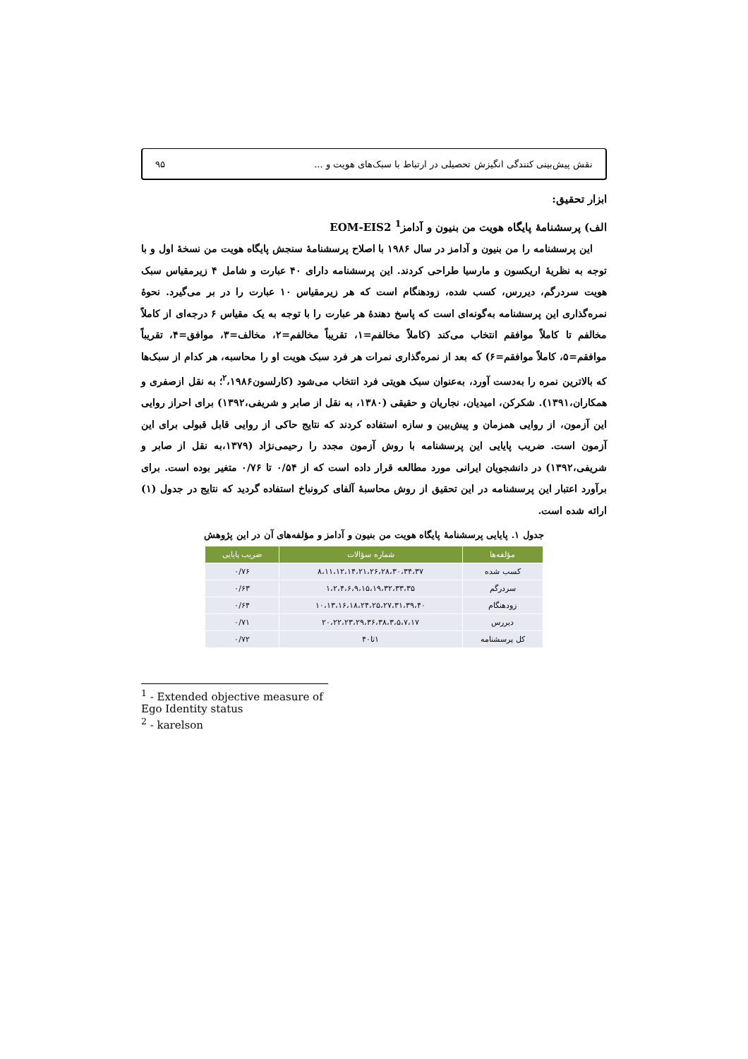نقش پیش‌بینی کنندگی انگیزش تحصیلی در ارتباط با سبک‌های هویت و ... ۹۵
ابزار تحقیق:
الف) پرسشنامهٔ پایگاه هویت من بنیون و آدامز<sup>1</sup> EOM-EIS2
این پرسشنامه را من بنیون و آدامز در سال ۱۹۸۶ با اصلاح پرسشنامهٔ سنجش پایگاه هویت من نسخهٔ اول و با توجه به نظریهٔ اریکسون و مارسیا طراحی کردند. این پرسشنامه دارای ۴۰ عبارت و شامل ۴ زیرمقیاس سبک هویت سردرگم، دیررس، کسب شده، زودهنگام است که هر زیرمقیاس ۱۰ عبارت را در بر می‌گیرد. نحوهٔ نمره‌گذاری این پرسشنامه به‌گونه‌ای است که پاسخ دهندهٔ هر عبارت را با توجه به یک مقیاس ۶ درجه‌ای از کاملاً مخالفم تا کاملاً موافقم انتخاب می‌کند (کاملاً مخالفم=۱، تقریباً مخالفم=۲، مخالف=۳، موافق=۴، تقریباً موافقم=۵، کاملاً موافقم=۶) که بعد از نمره‌گذاری نمرات هر فرد سبک هویت او را محاسبه، هر کدام از سبک‌ها که بالاترین نمره را به‌دست آورد، به‌عنوان سبک هویتی فرد انتخاب می‌شود (کارلسون<sup>۲</sup>،۱۹۸۶؛ به نقل ازصفری و همکاران،۱۳۹۱). شکرکن، امیدیان، نجاریان و حقیقی (۱۳۸۰، به نقل از صابر و شریفی،۱۳۹۲) برای احراز روایی این آزمون، از روایی همزمان و پیش‌بین و سازه استفاده کردند که نتایج حاکی از روایی قابل قبولی برای این آزمون است. ضریب پایایی این پرسشنامه با روش آزمون مجدد را رحیمی‌نژاد (۱۳۷۹،به نقل از صابر و شریفی،۱۳۹۲) در دانشجویان ایرانی مورد مطالعه قرار داده است که از ۰/۵۴ تا ۰/۷۶ متغیر بوده است. برای برآورد اعتبار این پرسشنامه در این تحقیق از روش محاسبهٔ آلفای کرونباخ استفاده گردید که نتایج در جدول (۱) ارائه شده است.
جدول ۱. پایایی پرسشنامهٔ پایگاه هویت من بنیون و آدامز و مؤلفه‌های آن در این پژوهش
| مؤلفه‌ها | شماره سؤالات | ضریب پایایی |
| --- | --- | --- |
| کسب شده | ۸،۱۱،۱۲،۱۴،۲۱،۲۶،۲۸،۳۰،۳۴،۳۷ | ۰/۷۶ |
| سردرگم | ۱،۲،۴،۶،۹،۱۵،۱۹،۳۲،۳۳،۳۵ | ۰/۶۳ |
| زودهنگام | ۱۰،۱۳،۱۶،۱۸،۲۴،۲۵،۲۷،۳۱،۳۹،۴۰ | ۰/۶۴ |
| دیررس | ۲۰،۲۲،۲۳،۲۹،۳۶،۳۸،۳،۵،۷،۱۷ | ۰/۷۱ |
| کل پرسشنامه | ۱تا۴۰ | ۰/۷۲ |
<sup>1</sup> - Extended objective measure of Ego Identity status
<sup>2</sup> - karelson